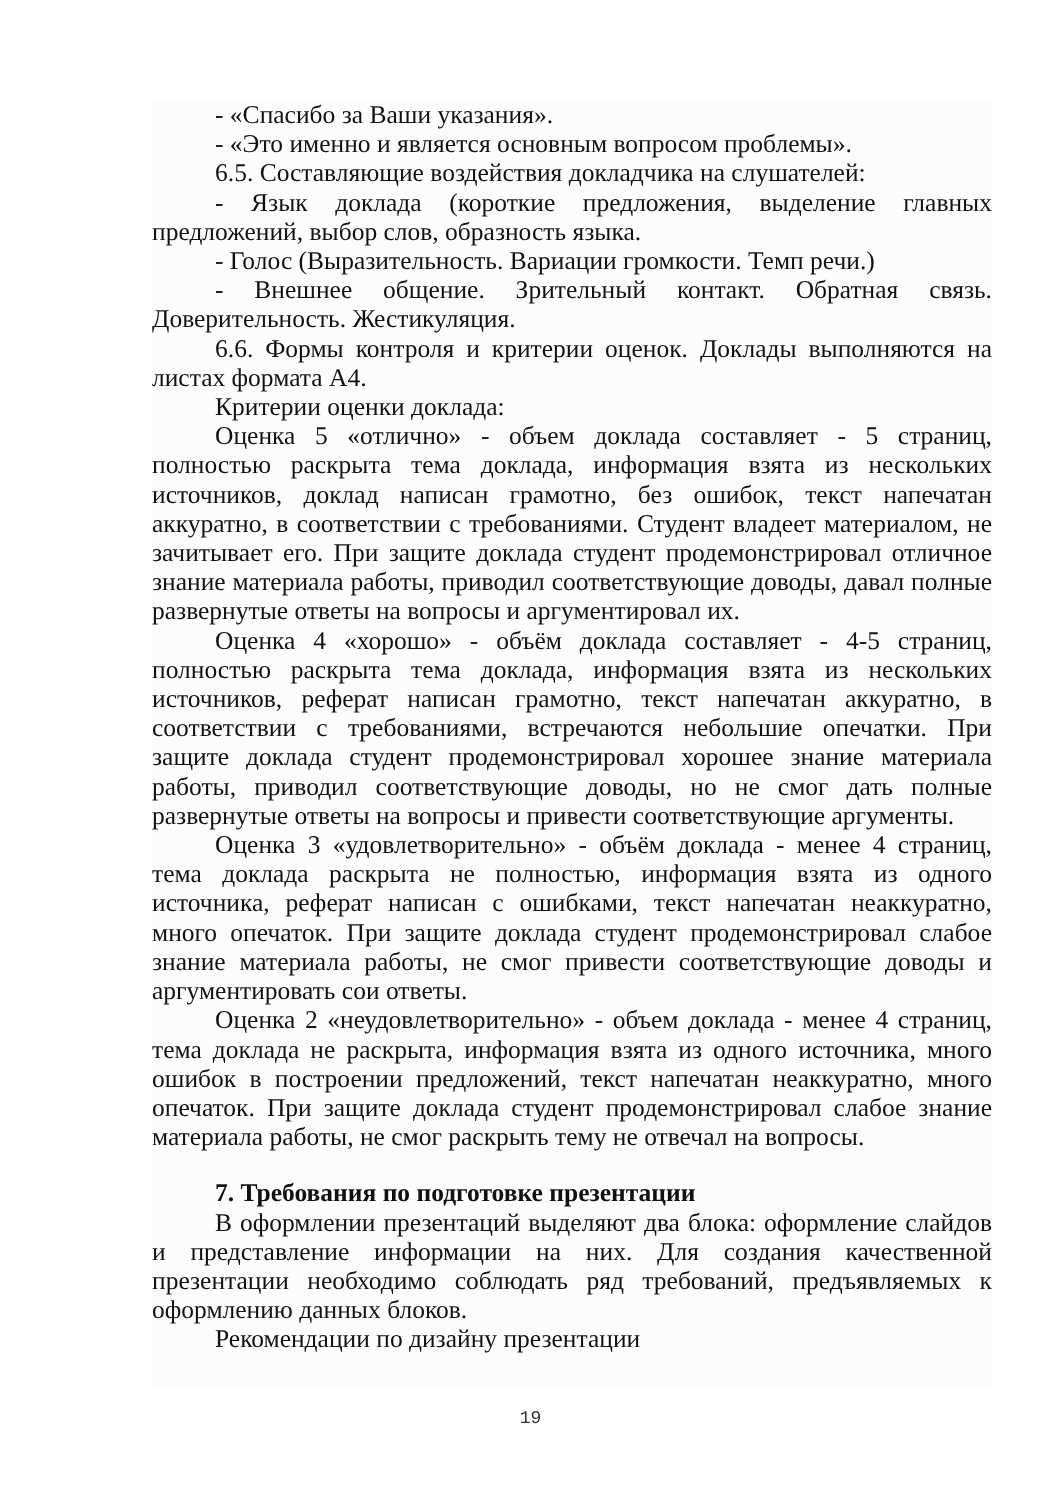- «Спасибо за Ваши указания».
- «Это именно и является основным вопросом проблемы».
6.5. Составляющие воздействия докладчика на слушателей:
- Язык доклада (короткие предложения, выделение главных предложений, выбор слов, образность языка.
- Голос (Выразительность. Вариации громкости. Темп речи.)
- Внешнее общение. Зрительный контакт. Обратная связь. Доверительность. Жестикуляция.
6.6. Формы контроля и критерии оценок. Доклады выполняются на листах формата А4.
Критерии оценки доклада:
Оценка 5 «отлично» - объем доклада составляет - 5 страниц, полностью раскрыта тема доклада, информация взята из нескольких источников, доклад написан грамотно, без ошибок, текст напечатан аккуратно, в соответствии с требованиями. Студент владеет материалом, не зачитывает его. При защите доклада студент продемонстрировал отличное знание материала работы, приводил соответствующие доводы, давал полные развернутые ответы на вопросы и аргументировал их.
Оценка 4 «хорошо» - объём доклада составляет - 4-5 страниц, полностью раскрыта тема доклада, информация взята из нескольких источников, реферат написан грамотно, текст напечатан аккуратно, в соответствии с требованиями, встречаются небольшие опечатки. При защите доклада студент продемонстрировал хорошее знание материала работы, приводил соответствующие доводы, но не смог дать полные развернутые ответы на вопросы и привести соответствующие аргументы.
Оценка 3 «удовлетворительно» - объём доклада - менее 4 страниц, тема доклада раскрыта не полностью, информация взята из одного источника, реферат написан с ошибками, текст напечатан неаккуратно, много опечаток. При защите доклада студент продемонстрировал слабое знание материала работы, не смог привести соответствующие доводы и аргументировать сои ответы.
Оценка 2 «неудовлетворительно» - объем доклада - менее 4 страниц, тема доклада не раскрыта, информация взята из одного источника, много ошибок в построении предложений, текст напечатан неаккуратно, много опечаток. При защите доклада студент продемонстрировал слабое знание материала работы, не смог раскрыть тему не отвечал на вопросы.
7. Требования по подготовке презентации
В оформлении презентаций выделяют два блока: оформление слайдов и представление информации на них. Для создания качественной презентации необходимо соблюдать ряд требований, предъявляемых к оформлению данных блоков.
Рекомендации по дизайну презентации
19